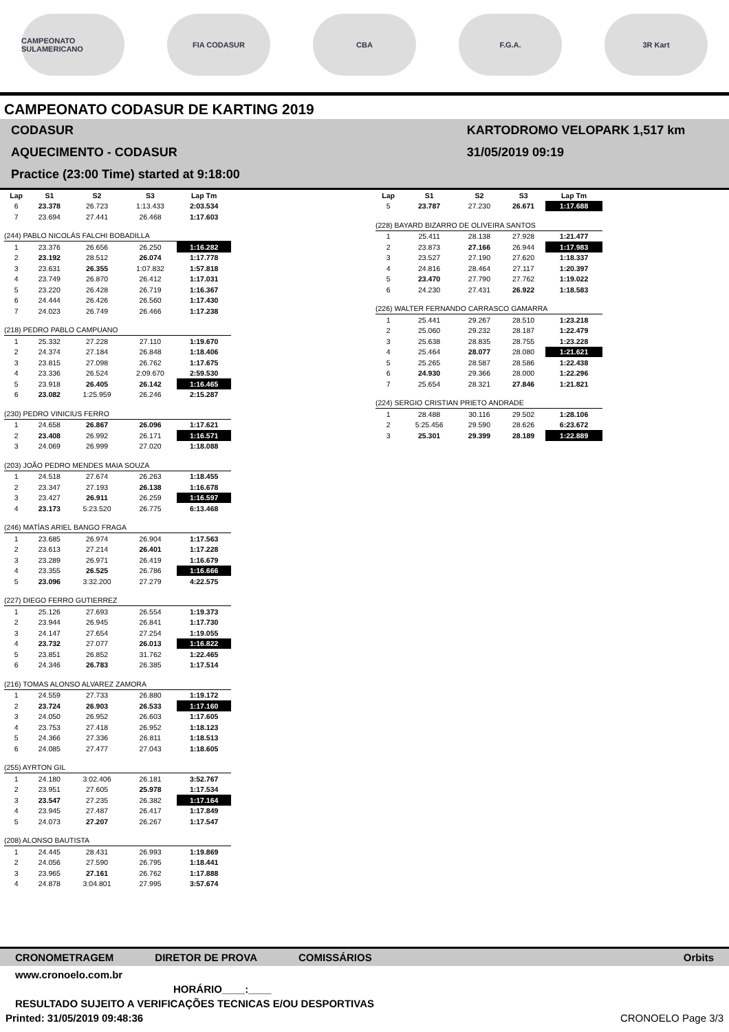CAMPEONATO SULAMERICANO
FIA CODASUR CBA F.G.A. 3R Kart
CAMPEONATO CODASUR DE KARTING 2019
CODASUR
AQUECIMENTO - CODASUR
Practice (23:00 Time) started at 9:18:00
KARTODROMO VELOPARK 1,517 km
31/05/2019 09:19
| Lap | S1 | S2 | S3 | Lap Tm |
| --- | --- | --- | --- | --- |
| 6 | 23.378 | 26.723 | 1:13.433 | 2:03.534 |
| 7 | 23.694 | 27.441 | 26.468 | 1:17.603 |
| (244) PABLO NICOLÁS FALCHI BOBADILLA | | | | |
| 1 | 23.376 | 26.656 | 26.250 | 1:16.282 |
| 2 | 23.192 | 28.512 | 26.074 | 1:17.778 |
| 3 | 23.631 | 26.355 | 1:07.832 | 1:57.818 |
| 4 | 23.749 | 26.870 | 26.412 | 1:17.031 |
| 5 | 23.220 | 26.428 | 26.719 | 1:16.367 |
| 6 | 24.444 | 26.426 | 26.560 | 1:17.430 |
| 7 | 24.023 | 26.749 | 26.466 | 1:17.238 |
| (218) PEDRO PABLO CAMPUANO | | | | |
| 1 | 25.332 | 27.228 | 27.110 | 1:19.670 |
| 2 | 24.374 | 27.184 | 26.848 | 1:18.406 |
| 3 | 23.815 | 27.098 | 26.762 | 1:17.675 |
| 4 | 23.336 | 26.524 | 2:09.670 | 2:59.530 |
| 5 | 23.918 | 26.405 | 26.142 | 1:16.465 |
| 6 | 23.082 | 1:25.959 | 26.246 | 2:15.287 |
| (230) PEDRO VINICIUS FERRO | | | | |
| 1 | 24.658 | 26.867 | 26.096 | 1:17.621 |
| 2 | 23.408 | 26.992 | 26.171 | 1:16.571 |
| 3 | 24.069 | 26.999 | 27.020 | 1:18.088 |
| (203) JOÃO PEDRO MENDES MAIA SOUZA | | | | |
| 1 | 24.518 | 27.674 | 26.263 | 1:18.455 |
| 2 | 23.347 | 27.193 | 26.138 | 1:16.678 |
| 3 | 23.427 | 26.911 | 26.259 | 1:16.597 |
| 4 | 23.173 | 5:23.520 | 26.775 | 6:13.468 |
| (246) MATÍAS ARIEL BANGO FRAGA | | | | |
| 1 | 23.685 | 26.974 | 26.904 | 1:17.563 |
| 2 | 23.613 | 27.214 | 26.401 | 1:17.228 |
| 3 | 23.289 | 26.971 | 26.419 | 1:16.679 |
| 4 | 23.355 | 26.525 | 26.786 | 1:16.666 |
| 5 | 23.096 | 3:32.200 | 27.279 | 4:22.575 |
| (227) DIEGO FERRO GUTIERREZ | | | | |
| 1 | 25.126 | 27.693 | 26.554 | 1:19.373 |
| 2 | 23.944 | 26.945 | 26.841 | 1:17.730 |
| 3 | 24.147 | 27.654 | 27.254 | 1:19.055 |
| 4 | 23.732 | 27.077 | 26.013 | 1:16.822 |
| 5 | 23.851 | 26.852 | 31.762 | 1:22.465 |
| 6 | 24.346 | 26.783 | 26.385 | 1:17.514 |
| (216) TOMAS ALONSO ALVAREZ ZAMORA | | | | |
| 1 | 24.559 | 27.733 | 26.880 | 1:19.172 |
| 2 | 23.724 | 26.903 | 26.533 | 1:17.160 |
| 3 | 24.050 | 26.952 | 26.603 | 1:17.605 |
| 4 | 23.753 | 27.418 | 26.952 | 1:18.123 |
| 5 | 24.366 | 27.336 | 26.811 | 1:18.513 |
| 6 | 24.085 | 27.477 | 27.043 | 1:18.605 |
| (255) AYRTON GIL | | | | |
| 1 | 24.180 | 3:02.406 | 26.181 | 3:52.767 |
| 2 | 23.951 | 27.605 | 25.978 | 1:17.534 |
| 3 | 23.547 | 27.235 | 26.382 | 1:17.164 |
| 4 | 23.945 | 27.487 | 26.417 | 1:17.849 |
| 5 | 24.073 | 27.207 | 26.267 | 1:17.547 |
| (208) ALONSO BAUTISTA | | | | |
| 1 | 24.445 | 28.431 | 26.993 | 1:19.869 |
| 2 | 24.056 | 27.590 | 26.795 | 1:18.441 |
| 3 | 23.965 | 27.161 | 26.762 | 1:17.888 |
| 4 | 24.878 | 3:04.801 | 27.995 | 3:57.674 |
| Lap | S1 | S2 | S3 | Lap Tm |
| --- | --- | --- | --- | --- |
| 5 | 23.787 | 27.230 | 26.671 | 1:17.688 |
| (228) BAYARD BIZARRO DE OLIVEIRA SANTOS | | | | |
| 1 | 25.411 | 28.138 | 27.928 | 1:21.477 |
| 2 | 23.873 | 27.166 | 26.944 | 1:17.983 |
| 3 | 23.527 | 27.190 | 27.620 | 1:18.337 |
| 4 | 24.816 | 28.464 | 27.117 | 1:20.397 |
| 5 | 23.470 | 27.790 | 27.762 | 1:19.022 |
| 6 | 24.230 | 27.431 | 26.922 | 1:18.583 |
| (226) WALTER FERNANDO CARRASCO GAMARRA | | | | |
| 1 | 25.441 | 29.267 | 28.510 | 1:23.218 |
| 2 | 25.060 | 29.232 | 28.187 | 1:22.479 |
| 3 | 25.638 | 28.835 | 28.755 | 1:23.228 |
| 4 | 25.464 | 28.077 | 28.080 | 1:21.621 |
| 5 | 25.265 | 28.587 | 28.586 | 1:22.438 |
| 6 | 24.930 | 29.366 | 28.000 | 1:22.296 |
| 7 | 25.654 | 28.321 | 27.846 | 1:21.821 |
| (224) SERGIO CRISTIAN PRIETO ANDRADE | | | | |
| 1 | 28.488 | 30.116 | 29.502 | 1:28.106 |
| 2 | 5:25.456 | 29.590 | 28.626 | 6:23.672 |
| 3 | 25.301 | 29.399 | 28.189 | 1:22.889 |
CRONOMETRAGEM DIRETOR DE PROVA COMISSÁRIOS Orbits
www.cronoelo.com.br
HORÁRIO____:____
RESULTADO SUJEITO A VERIFICAÇÕES TECNICAS E/OU DESPORTIVAS
Printed: 31/05/2019 09:48:36 CRONOELO Page 3/3